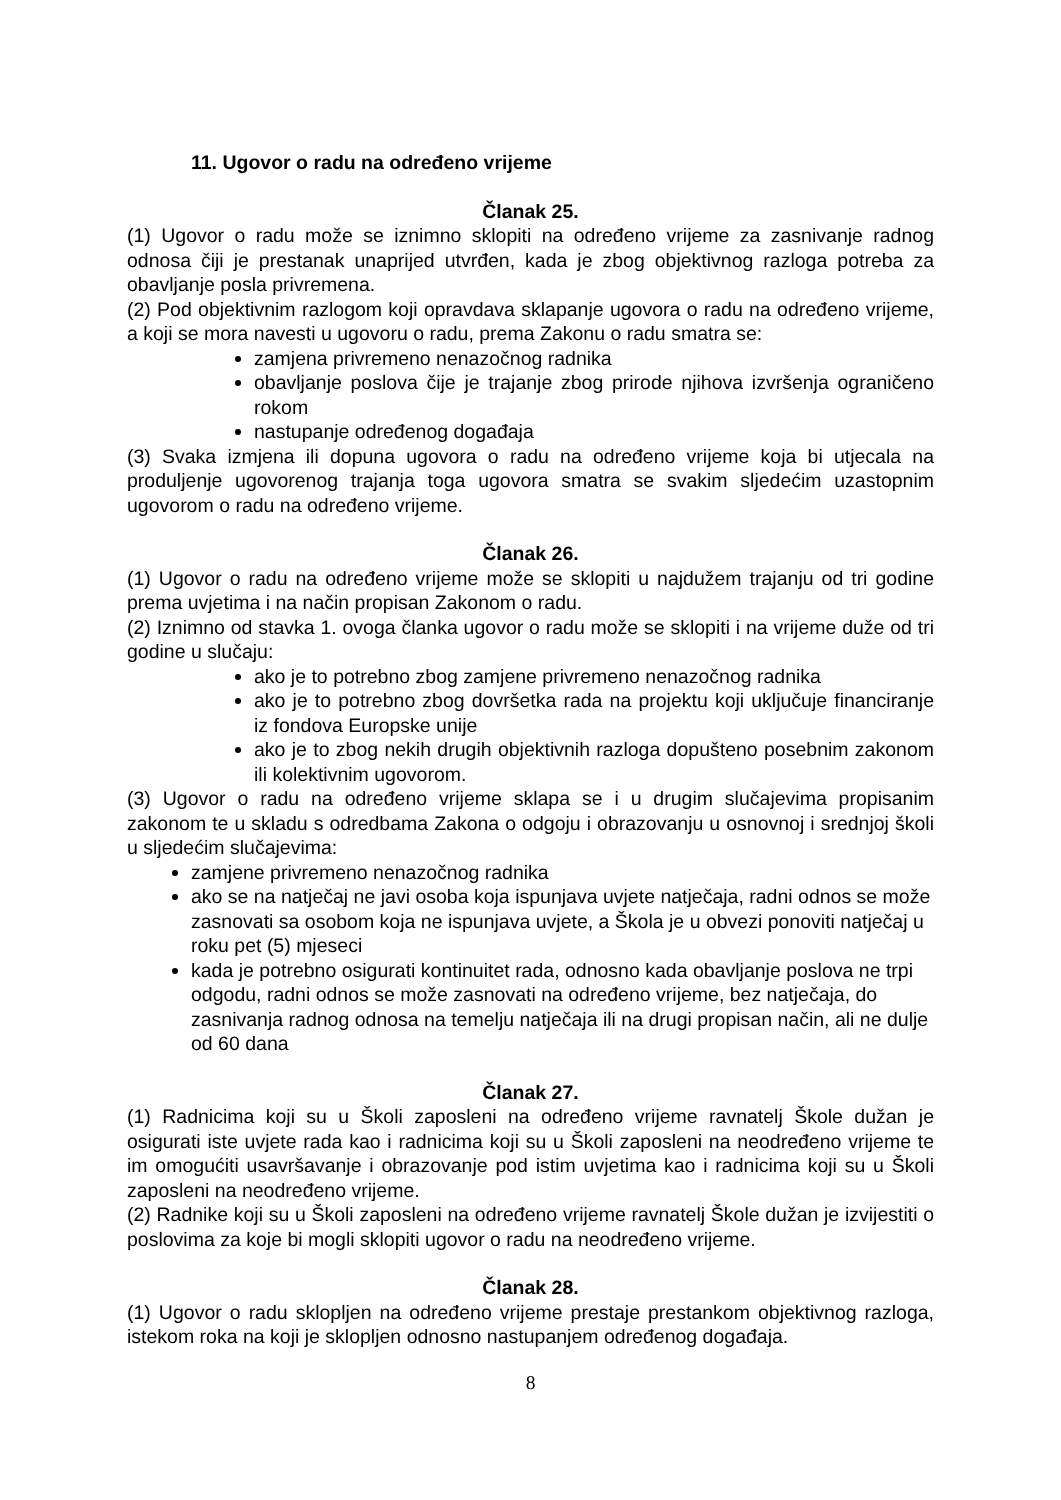11. Ugovor o radu na određeno vrijeme
Članak 25.
(1) Ugovor o radu može se iznimno sklopiti na određeno vrijeme za zasnivanje radnog odnosa čiji je prestanak unaprijed utvrđen, kada je zbog objektivnog razloga potreba za obavljanje posla privremena.
(2) Pod objektivnim razlogom koji opravdava sklapanje ugovora o radu na određeno vrijeme, a koji se mora navesti u ugovoru o radu, prema Zakonu o radu smatra se:
zamjena privremeno nenazočnog radnika
obavljanje poslova čije je trajanje zbog prirode njihova izvršenja ograničeno rokom
nastupanje određenog događaja
(3) Svaka izmjena ili dopuna ugovora o radu na određeno vrijeme koja bi utjecala na produljenje ugovorenog trajanja toga ugovora smatra se svakim sljedećim uzastopnim ugovorom o radu na određeno vrijeme.
Članak 26.
(1) Ugovor o radu na određeno vrijeme može se sklopiti u najdužem trajanju od tri godine prema uvjetima i na način propisan Zakonom o radu.
(2) Iznimno od stavka 1. ovoga članka ugovor o radu može se sklopiti i na vrijeme duže od tri godine u slučaju:
ako je to potrebno zbog zamjene privremeno nenazočnog radnika
ako je to potrebno zbog dovršetka rada na projektu koji uključuje financiranje iz fondova Europske unije
ako je to zbog nekih drugih objektivnih razloga dopušteno posebnim zakonom ili kolektivnim ugovorom.
(3) Ugovor o radu na određeno vrijeme sklapa se i u drugim slučajevima propisanim zakonom te u skladu s odredbama Zakona o odgoju i obrazovanju u osnovnoj i srednjoj školi u sljedećim slučajevima:
zamjene privremeno nenazočnog radnika
ako se na natječaj ne javi osoba koja ispunjava uvjete natječaja, radni odnos se može zasnovati sa osobom koja ne ispunjava uvjete, a Škola je u obvezi ponoviti natječaj u roku pet (5) mjeseci
kada je potrebno osigurati kontinuitet rada, odnosno kada obavljanje poslova ne trpi odgodu, radni odnos se može zasnovati na određeno vrijeme, bez natječaja, do zasnivanja radnog odnosa na temelju natječaja ili na drugi propisan način, ali ne dulje od 60 dana
Članak 27.
(1) Radnicima koji su u Školi zaposleni na određeno vrijeme ravnatelj Škole dužan je osigurati iste uvjete rada kao i radnicima koji su u Školi zaposleni na neodređeno vrijeme te im omogućiti usavršavanje i obrazovanje pod istim uvjetima kao i radnicima koji su u Školi zaposleni na neodređeno vrijeme.
(2) Radnike koji su u Školi zaposleni na određeno vrijeme ravnatelj Škole dužan je izvijestiti o poslovima za koje bi mogli sklopiti ugovor o radu na neodređeno vrijeme.
Članak 28.
(1) Ugovor o radu sklopljen na određeno vrijeme prestaje prestankom objektivnog razloga, istekom roka na koji je sklopljen odnosno nastupanjem određenog događaja.
8